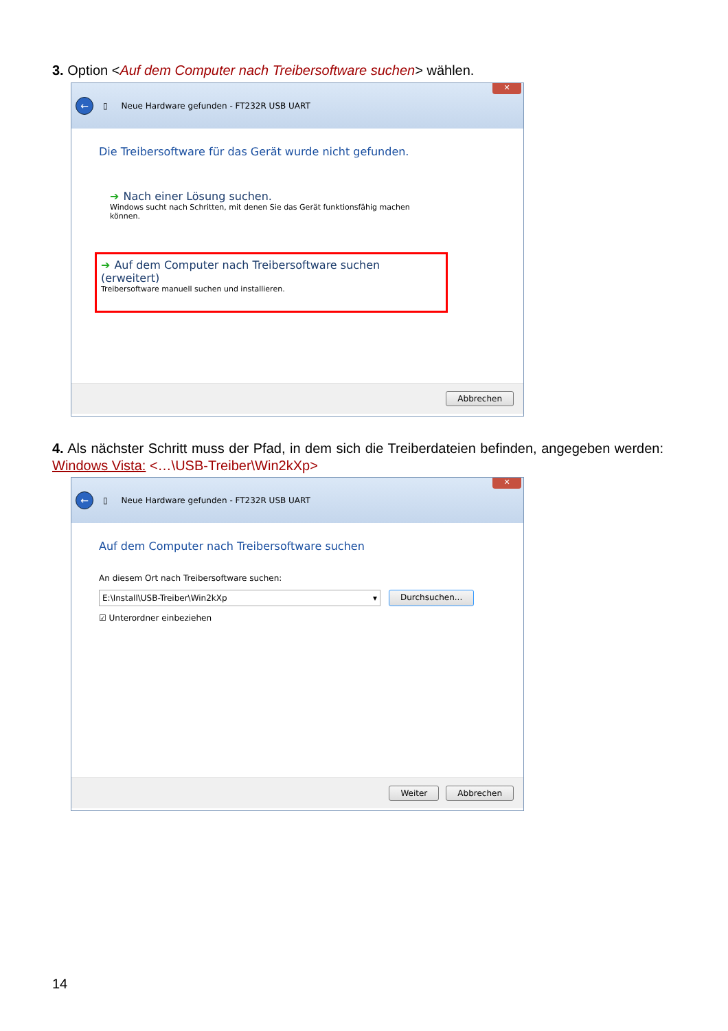3. Option <Auf dem Computer nach Treibersoftware suchen> wählen.
←
▯ Neue Hardware gefunden - FT232R USB UART
✕
Die Treibersoftware für das Gerät wurde nicht gefunden.
➔ Nach einer Lösung suchen.
Windows sucht nach Schritten, mit denen Sie das Gerät funktionsfähig machen
können.
➔ Auf dem Computer nach Treibersoftware suchen (erweitert)
Treibersoftware manuell suchen und installieren.
Abbrechen
4. Als nächster Schritt muss der Pfad, in dem sich die Treiberdateien befinden, angegeben werden: Windows Vista: <…\USB-Treiber\Win2kXp>
←
▯ Neue Hardware gefunden - FT232R USB UART
✕
Auf dem Computer nach Treibersoftware suchen
An diesem Ort nach Treibersoftware suchen:
E:\Install\USB-Treiber\Win2kXp ▾ Durchsuchen...
☑ Unterordner einbeziehen
Weiter Abbrechen
14